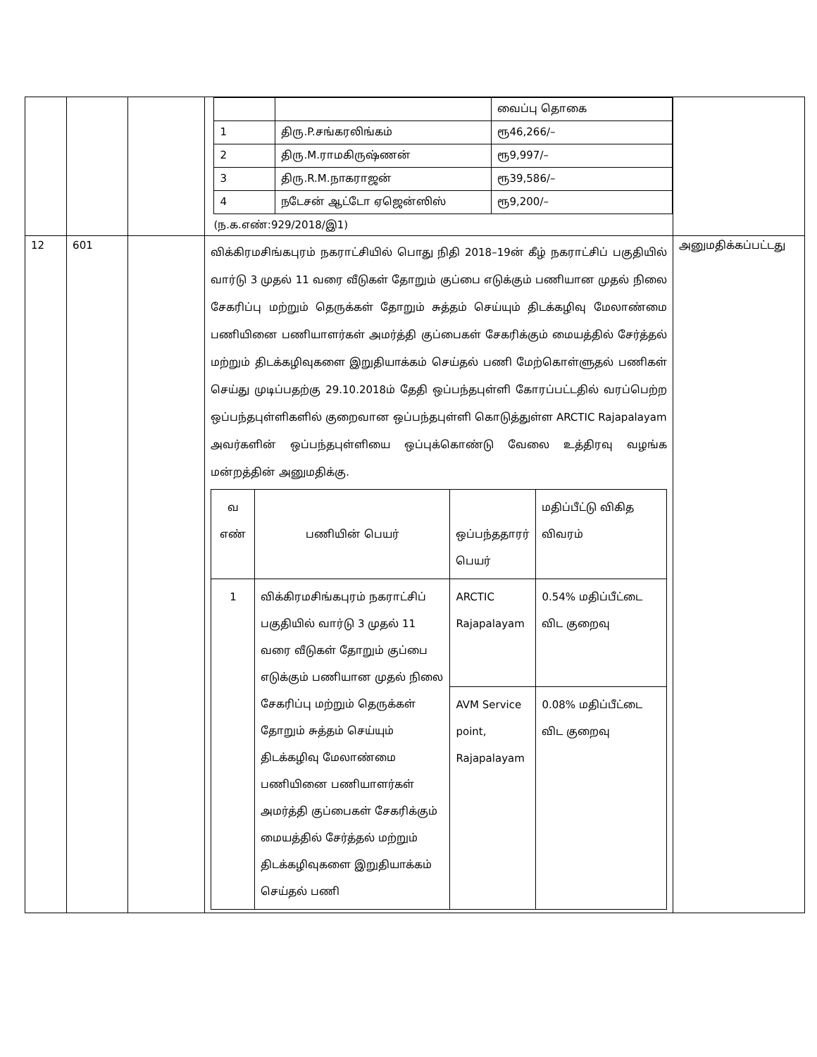| | | | / / / வைப்பு தொகை / / 1 / திரு.P.சங்கரலிங்கம் / ரூ46,266/– / / 2 / திரு.M.ராமகிருஷ்ணன் / ரூ9,997/– / / 3 / திரு.R.M.நாகராஜன் / ரூ39,586/– / / 4 / நடேசன் ஆட்டோ ஏஜென்ஸிஸ் / ரூ9,200/– / (ந.க.எண்:929/2018/இ1) | |
| 12 | 601 | | விக்கிரமசிங்கபுரம் நகராட்சியில் பொது நிதி 2018–19ன் கீழ் நகராட்சிப் பகுதியில் வார்டு 3 முதல் 11 வரை வீடுகள் தோறும் குப்பை எடுக்கும் பணியான முதல் நிலை சேகரிப்பு மற்றும் தெருக்கள் தோறும் சுத்தம் செய்யும் திடக்கழிவு மேலாண்மை பணியினை பணியாளர்கள் அமர்த்தி குப்பைகள் சேகரிக்கும் மையத்தில் சேர்த்தல் மற்றும் திடக்கழிவுகளை இறுதியாக்கம் செய்தல் பணி மேற்கொள்ளுதல் பணிகள் செய்து முடிப்பதற்கு 29.10.2018ம் தேதி ஒப்பந்தபுள்ளி கோரப்பட்டதில் வரப்பெற்ற ஒப்பந்தபுள்ளிகளில் குறைவான ஒப்பந்தபுள்ளி கொடுத்துள்ள ARCTIC Rajapalayam அவர்களின் ஒப்பந்தபுள்ளியை ஒப்புக்கொண்டு வேலை உத்திரவு வழங்க மன்றத்தின் அனுமதிக்கு. / வ எண் / பணியின் பெயர் / ஒப்பந்ததாரர் பெயர் / மதிப்பீட்டு விகித விவரம் / / 1 / விக்கிரமசிங்கபுரம் நகராட்சிப் பகுதியில் வார்டு 3 முதல் 11 வரை வீடுகள் தோறும் குப்பை எடுக்கும் பணியான முதல் நிலை சேகரிப்பு மற்றும் தெருக்கள் தோறும் சுத்தம் செய்யும் திடக்கழிவு மேலாண்மை பணியினை பணியாளர்கள் அமர்த்தி குப்பைகள் சேகரிக்கும் மையத்தில் சேர்த்தல் மற்றும் திடக்கழிவுகளை இறுதியாக்கம் செய்தல் பணி / ARCTIC Rajapalayam / 0.54% மதிப்பீட்டை விட குறைவு / / / / AVM Service point, Rajapalayam / 0.08% மதிப்பீட்டை விட குறைவு / | அனுமதிக்கப்பட்டது |